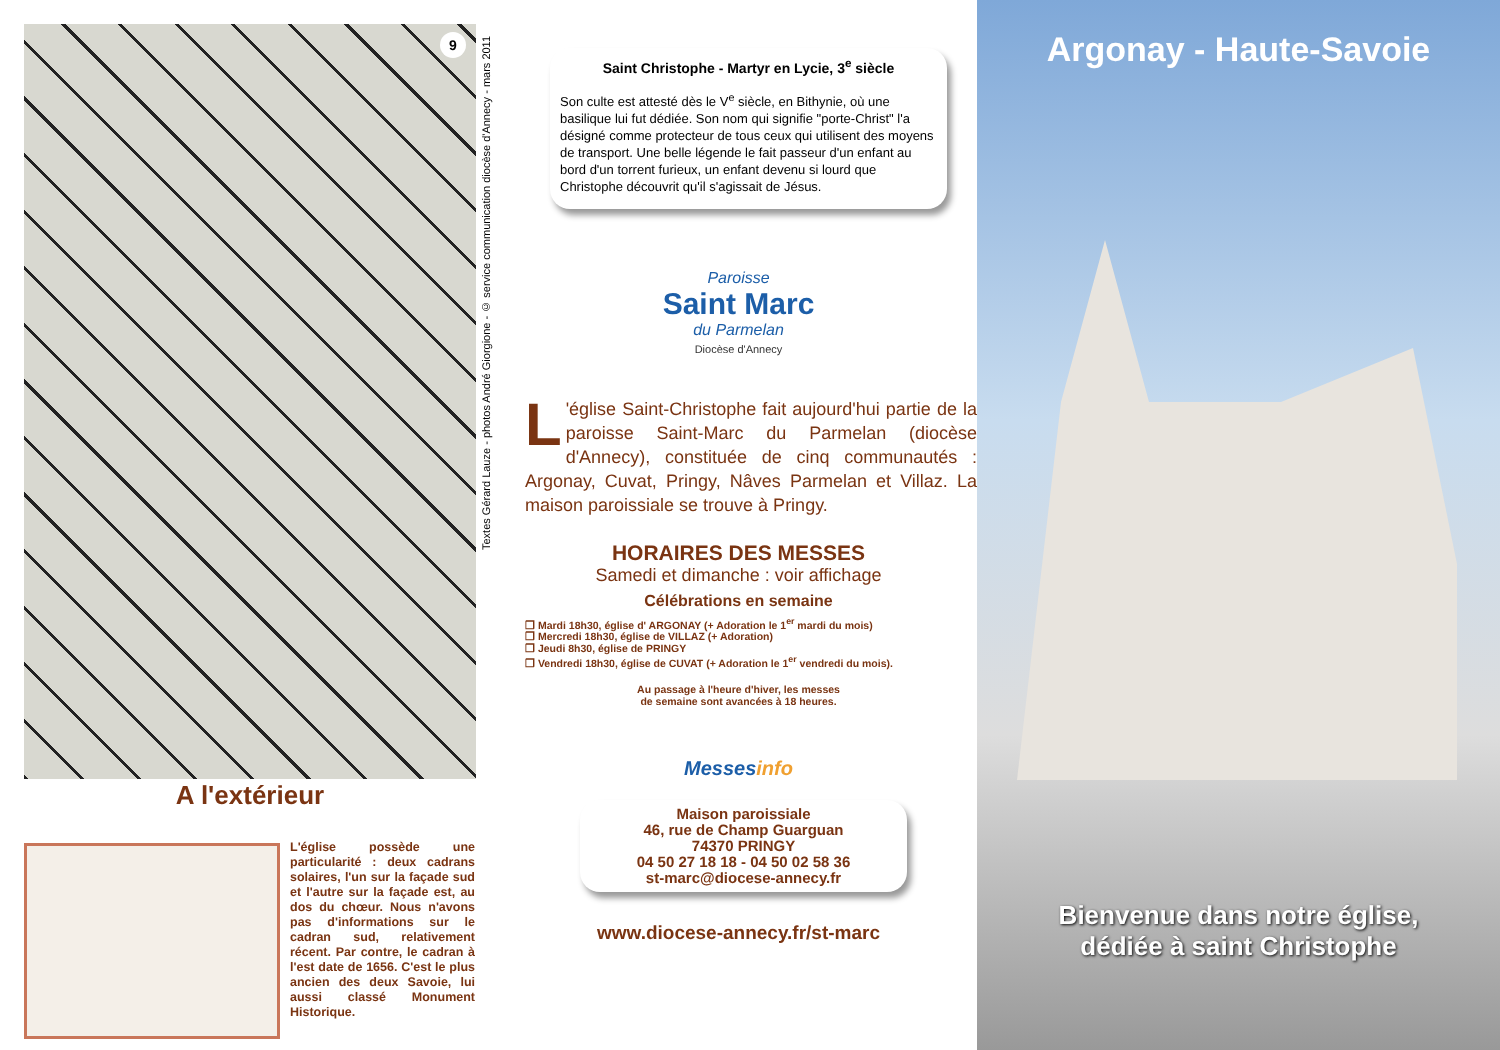9
Textes Gérard Lauze - photos André Giorgione - © service communication diocèse d'Annecy - mars 2011
A l'extérieur
L'église possède une particularité : deux cadrans solaires, l'un sur la façade sud et l'autre sur la façade est, au dos du chœur. Nous n'avons pas d'informations sur le cadran sud, relativement récent. Par contre, le cadran à l'est date de 1656. C'est le plus ancien des deux Savoie, lui aussi classé Monument Historique.
Saint Christophe - Martyr en Lycie, 3<sup>e</sup> siècle
Son culte est attesté dès le V<sup>e</sup> siècle, en Bithynie, où une basilique lui fut dédiée. Son nom qui signifie "porte-Christ" l'a désigné comme protecteur de tous ceux qui utilisent des moyens de transport. Une belle légende le fait passeur d'un enfant au bord d'un torrent furieux, un enfant devenu si lourd que Christophe découvrit qu'il s'agissait de Jésus.
Paroisse
Saint Marc
du Parmelan
Diocèse d'Annecy
L 'église Saint-Christophe fait aujourd'hui partie de la paroisse Saint-Marc du Parmelan (diocèse d'Annecy), constituée de cinq communautés : Argonay, Cuvat, Pringy, Nâves Parmelan et Villaz. La maison paroissiale se trouve à Pringy.
HORAIRES DES MESSES
Samedi et dimanche : voir affichage
Célébrations en semaine
❐ Mardi 18h30, église d' ARGONAY (+ Adoration le 1<sup>er</sup> mardi du mois)
❐ Mercredi 18h30, église de VILLAZ (+ Adoration)
❐ Jeudi 8h30, église de PRINGY
❐ Vendredi 18h30, église de CUVAT (+ Adoration le 1<sup>er</sup> vendredi du mois).
Au passage à l'heure d'hiver, les messes
de semaine sont avancées à 18 heures.
Messesinfo
Maison paroissiale
46, rue de Champ Guarguan
74370 PRINGY
04 50 27 18 18 - 04 50 02 58 36
st-marc@diocese-annecy.fr
www.diocese-annecy.fr/st-marc
Argonay - Haute-Savoie
Bienvenue dans notre église,
dédiée à saint Christophe